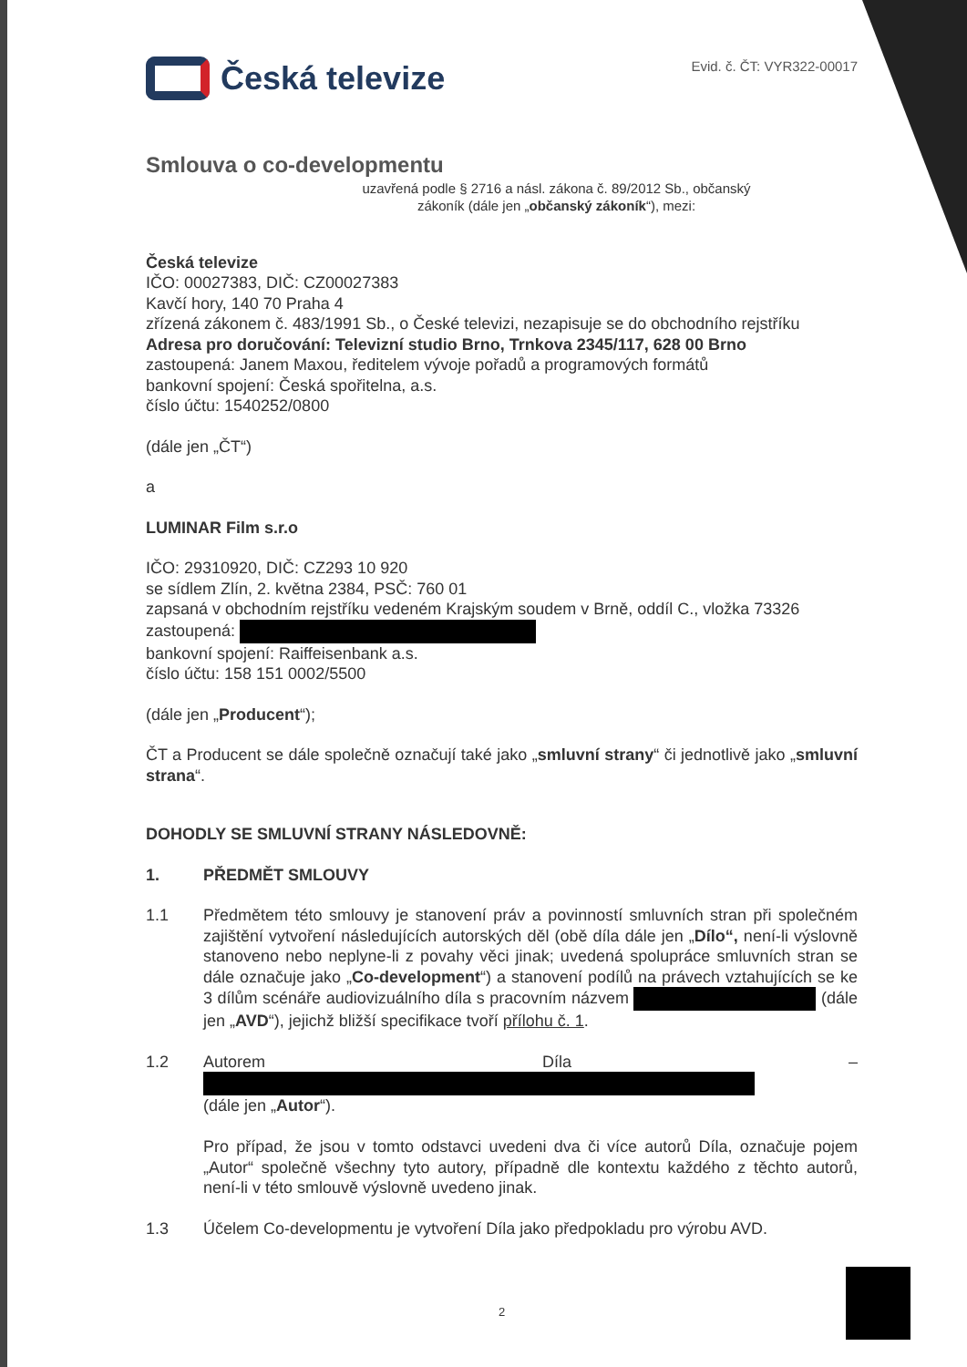Česká televize
Evid. č. ČT: VYR322-00017
Smlouva o co-developmentu
uzavřená podle § 2716 a násl. zákona č. 89/2012 Sb., občanský
zákoník (dále jen „občanský zákoník“), mezi:
Česká televize
IČO: 00027383, DIČ: CZ00027383
Kavčí hory, 140 70 Praha 4
zřízená zákonem č. 483/1991 Sb., o České televizi, nezapisuje se do obchodního rejstříku
Adresa pro doručování: Televizní studio Brno, Trnkova 2345/117, 628 00 Brno
zastoupená: Janem Maxou, ředitelem vývoje pořadů a programových formátů
bankovní spojení: Česká spořitelna, a.s.
číslo účtu: 1540252/0800
(dále jen „ČT“)
a
LUMINAR Film s.r.o
IČO: 29310920, DIČ: CZ293 10 920
se sídlem Zlín, 2. května 2384, PSČ: 760 01
zapsaná v obchodním rejstříku vedeném Krajským soudem v Brně, oddíl C., vložka 73326
zastoupená:
bankovní spojení: Raiffeisenbank a.s.
číslo účtu: 158 151 0002/5500
(dále jen „Producent“);
ČT a Producent se dále společně označují také jako „smluvní strany“ či jednotlivě jako „smluvní strana“.
DOHODLY SE SMLUVNÍ STRANY NÁSLEDOVNĚ:
1. PŘEDMĚT SMLOUVY
1.1 Předmětem této smlouvy je stanovení práv a povinností smluvních stran při společném zajištění vytvoření následujících autorských děl (obě díla dále jen „Dílo“, není-li výslovně stanoveno nebo neplyne-li z povahy věci jinak; uvedená spolupráce smluvních stran se dále označuje jako „Co-development“) a stanovení podílů na právech vztahujících se ke 3 dílům scénáře audiovizuálního díla s pracovním názvem (dále jen „AVD“), jejichž bližší specifikace tvoří přílohu č. 1.
1.2 Autorem Díla –
(dále jen „Autor“).
Pro případ, že jsou v tomto odstavci uvedeni dva či více autorů Díla, označuje pojem „Autor“ společně všechny tyto autory, případně dle kontextu každého z těchto autorů, není-li v této smlouvě výslovně uvedeno jinak.
1.3 Účelem Co-developmentu je vytvoření Díla jako předpokladu pro výrobu AVD.
2